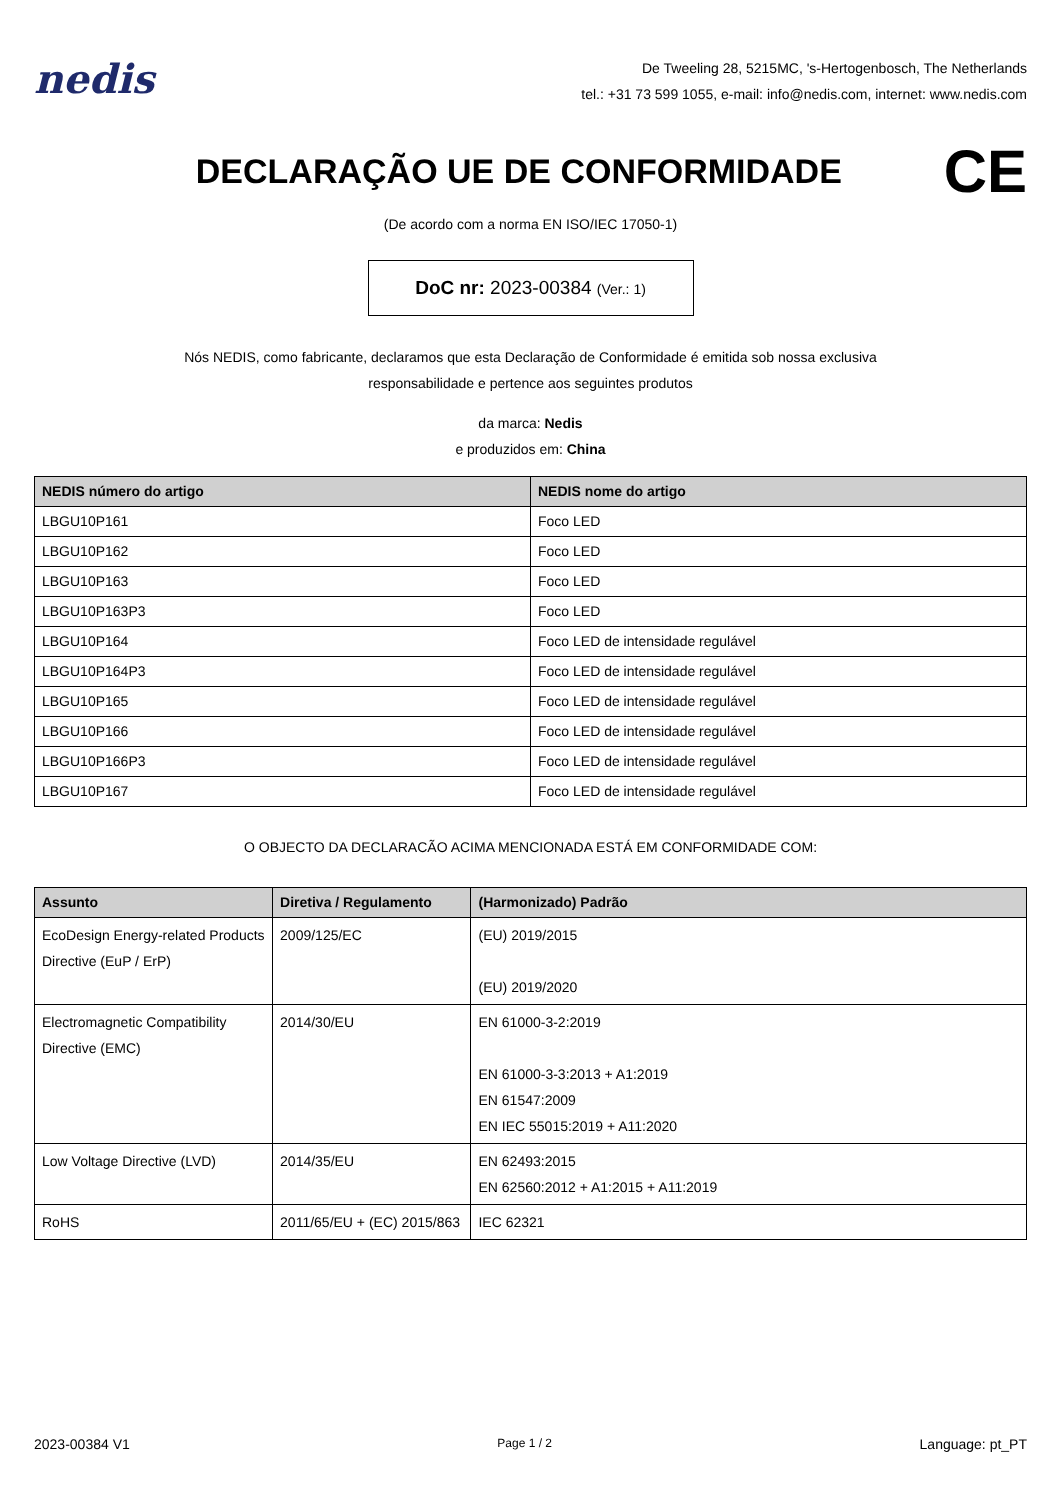nedis
De Tweeling 28, 5215MC, 's-Hertogenbosch, The Netherlands
tel.: +31 73 599 1055, e-mail: info@nedis.com, internet: www.nedis.com
DECLARAÇÃO UE DE CONFORMIDADE
CE
(De acordo com a norma EN ISO/IEC 17050-1)
DoC nr: 2023-00384 (Ver.: 1)
Nós NEDIS, como fabricante, declaramos que esta Declaração de Conformidade é emitida sob nossa exclusiva
responsabilidade e pertence aos seguintes produtos
da marca: Nedis
e produzidos em: China
| NEDIS número do artigo | NEDIS nome do artigo |
| --- | --- |
| LBGU10P161 | Foco LED |
| LBGU10P162 | Foco LED |
| LBGU10P163 | Foco LED |
| LBGU10P163P3 | Foco LED |
| LBGU10P164 | Foco LED de intensidade regulável |
| LBGU10P164P3 | Foco LED de intensidade regulável |
| LBGU10P165 | Foco LED de intensidade regulável |
| LBGU10P166 | Foco LED de intensidade regulável |
| LBGU10P166P3 | Foco LED de intensidade regulável |
| LBGU10P167 | Foco LED de intensidade regulável |
O OBJECTO DA DECLARACÃO ACIMA MENCIONADA ESTÁ EM CONFORMIDADE COM:
| Assunto | Diretiva / Regulamento | (Harmonizado) Padrão |
| --- | --- | --- |
| EcoDesign Energy-related Products Directive (EuP / ErP) | 2009/125/EC | (EU) 2019/2015 (EU) 2019/2020 |
| Electromagnetic Compatibility Directive (EMC) | 2014/30/EU | EN 61000-3-2:2019 EN 61000-3-3:2013 + A1:2019 EN 61547:2009 EN IEC 55015:2019 + A11:2020 |
| Low Voltage Directive (LVD) | 2014/35/EU | EN 62493:2015 EN 62560:2012 + A1:2015 + A11:2019 |
| RoHS | 2011/65/EU + (EC) 2015/863 | IEC 62321 |
2023-00384 V1 Page 1 / 2 Language: pt_PT